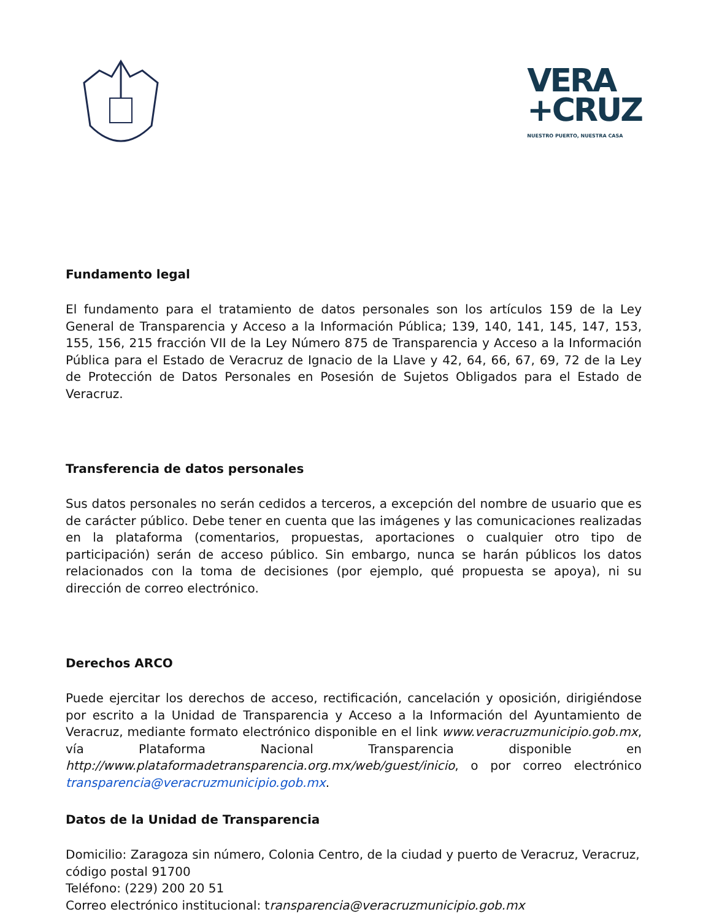VERA
+CRUZ
NUESTRO PUERTO, NUESTRA CASA
Fundamento legal
El fundamento para el tratamiento de datos personales son los artículos 159 de la Ley General de Transparencia y Acceso a la Información Pública; 139, 140, 141, 145, 147, 153, 155, 156, 215 fracción VII de la Ley Número 875 de Transparencia y Acceso a la Información Pública para el Estado de Veracruz de Ignacio de la Llave y 42, 64, 66, 67, 69, 72 de la Ley de Protección de Datos Personales en Posesión de Sujetos Obligados para el Estado de Veracruz.
Transferencia de datos personales
Sus datos personales no serán cedidos a terceros, a excepción del nombre de usuario que es de carácter público. Debe tener en cuenta que las imágenes y las comunicaciones realizadas en la plataforma (comentarios, propuestas, aportaciones o cualquier otro tipo de participación) serán de acceso público. Sin embargo, nunca se harán públicos los datos relacionados con la toma de decisiones (por ejemplo, qué propuesta se apoya), ni su dirección de correo electrónico.
Derechos ARCO
Puede ejercitar los derechos de acceso, rectificación, cancelación y oposición, dirigiéndose por escrito a la Unidad de Transparencia y Acceso a la Información del Ayuntamiento de Veracruz, mediante formato electrónico disponible en el link www.veracruzmunicipio.gob.mx, vía Plataforma Nacional Transparencia disponible en http://www.plataformadetransparencia.org.mx/web/guest/inicio, o por correo electrónico transparencia@veracruzmunicipio.gob.mx.
Datos de la Unidad de Transparencia
Domicilio: Zaragoza sin número, Colonia Centro, de la ciudad y puerto de Veracruz, Veracruz, código postal 91700
Teléfono: (229) 200 20 51
Correo electrónico institucional: transparencia@veracruzmunicipio.gob.mx